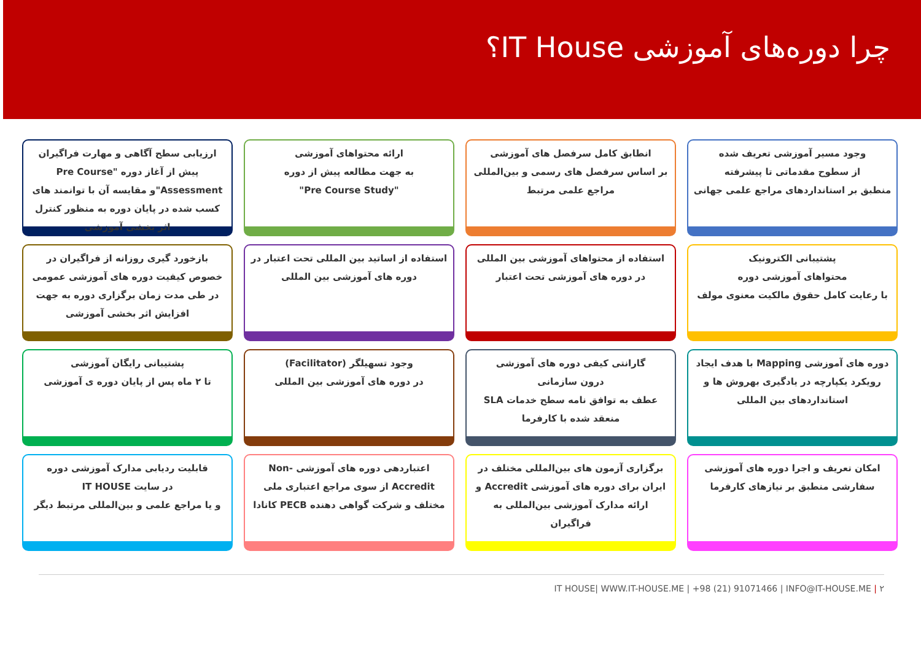چرا دوره‌های آموزشی IT House؟
وجود مسیر آموزشی تعریف شده
از سطوح مقدماتی تا پیشرفته
منطبق بر استانداردهای مراجع علمی جهانی
انطابق کامل سرفصل های آموزشی
بر اساس سرفصل های رسمی و بین‌المللی
مراجع علمی مرتبط
ارائه محتواهای آموزشی
به جهت مطالعه پیش از دوره
"Pre Course Study"
ارزیابی سطح آگاهی و مهارت فراگیران پیش از آغاز دوره "Pre Course Assessment"و مقایسه آن با توانمند های کسب شده در پایان دوره به منظور کنترل اثر بخشی آموزشی
پشتیبانی الکترونیک
محتواهای آموزشی دوره
با رعایت کامل حقوق مالکیت معنوی مولف
استفاده از محتواهای آموزشی بین المللی
در دوره های آموزشی تحت اعتبار
استفاده از اساتید بین المللی تحت اعتبار در دوره های آموزشی بین المللی
بازخورد گیری روزانه از فراگیران در خصوص کیفیت دوره های آموزشی عمومی در طی مدت زمان برگزاری دوره به جهت افزایش اثر بخشی آموزشی
دوره های آموزشی Mapping با هدف ایجاد رویکرد یکپارچه در یادگیری بهروش ها و استانداردهای بین المللی
گارانتی کیفی دوره های آموزشی
درون سازمانی
عطف به توافق نامه سطح خدمات SLA
منعقد شده با کارفرما
وجود تسهیلگر (Facilitator)
در دوره های آموزشی بین المللی
پشتیبانی رایگان آموزشی
تا ۲ ماه پس از پایان دوره ی آموزشی
امکان تعریف و اجرا دوره های آموزشی سفارشی منطبق بر نیازهای کارفرما
برگزاری آزمون های بین‌المللی مختلف در ایران برای دوره های آموزشی Accredit و ارائه مدارک آموزشی بین‌المللی به فراگیران
اعتباردهی دوره های آموزشی -Non Accredit از سوی مراجع اعتباری ملی مختلف و شرکت گواهی دهنده PECB کانادا
قابلیت ردیابی مدارک آموزشی دوره
در سایت IT HOUSE
و یا مراجع علمی و بین‌المللی مرتبط دیگر
IT HOUSE| WWW.IT-HOUSE.ME | +98 (21) 91071466 | INFO@IT-HOUSE.ME | ۲